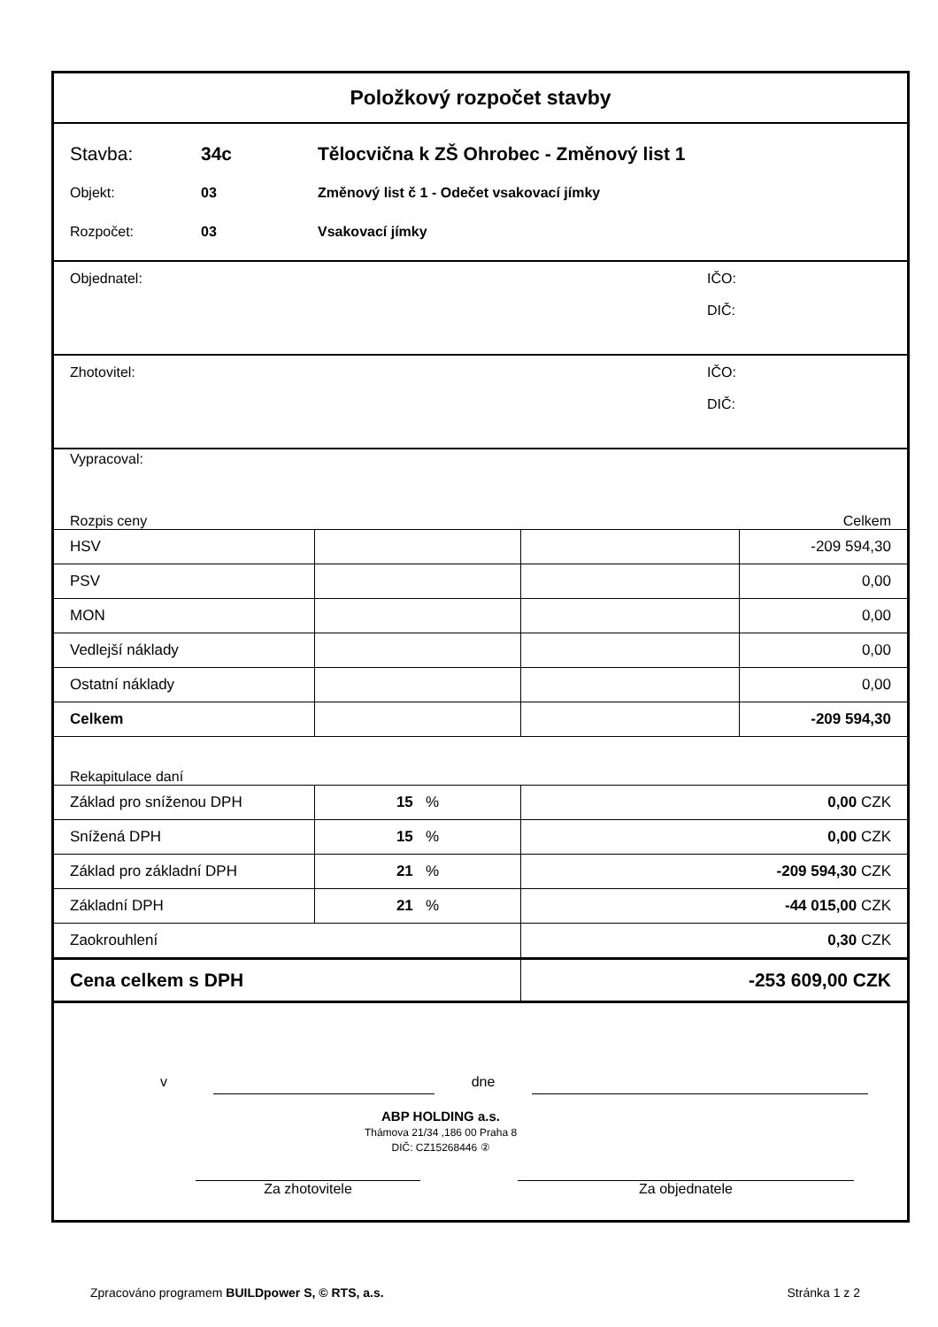Položkový rozpočet stavby
Stavba: 34c Tělocvična k ZŠ Ohrobec - Změnový list 1
Objekt: 03 Změnový list č 1 - Odečet vsakovací jímky
Rozpočet: 03 Vsakovací jímky
Objednatel: IČO:
DIČ:
Zhotovitel: IČO:
DIČ:
Vypracoval:
Rozpis ceny Celkem
| HSV | | | -209 594,30 |
| PSV | | | 0,00 |
| MON | | | 0,00 |
| Vedlejší náklady | | | 0,00 |
| Ostatní náklady | | | 0,00 |
| Celkem | | | -209 594,30 |
Rekapitulace daní
| Základ pro sníženou DPH | 15 % | 0,00 CZK |
| Snížená DPH | 15 % | 0,00 CZK |
| Základ pro základní DPH | 21 % | -209 594,30 CZK |
| Základní DPH | 21 % | -44 015,00 CZK |
| Zaokrouhlení | | 0,30 CZK |
| Cena celkem s DPH | | -253 609,00 CZK |
v dne
ABP HOLDING a.s.
Thámova 21/34 ,186 00 Praha 8
DIČ: CZ15268446 ②
Za zhotovitele Za objednatele
Zpracováno programem BUILDpower S, © RTS, a.s. Stránka 1 z 2